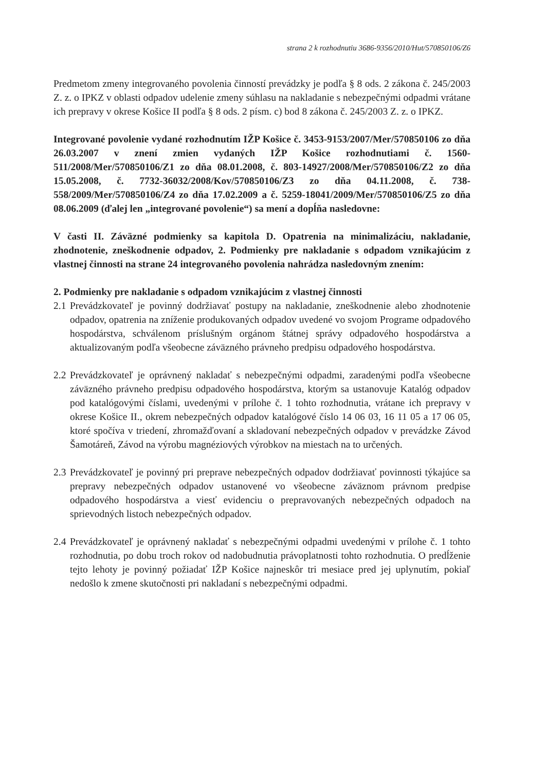strana 2 k rozhodnutiu 3686-9356/2010/Hut/570850106/Z6
Predmetom zmeny integrovaného povolenia činností prevádzky je podľa § 8 ods. 2 zákona č. 245/2003 Z. z. o IPKZ v oblasti odpadov udelenie zmeny súhlasu na nakladanie s nebezpečnými odpadmi vrátane ich prepravy v okrese Košice II podľa § 8 ods. 2 písm. c) bod 8 zákona č. 245/2003 Z. z. o IPKZ.
Integrované povolenie vydané rozhodnutím IŽP Košice č. 3453-9153/2007/Mer/570850106 zo dňa 26.03.2007 v znení zmien vydaných IŽP Košice rozhodnutiami č. 1560-511/2008/Mer/570850106/Z1 zo dňa 08.01.2008, č. 803-14927/2008/Mer/570850106/Z2 zo dňa 15.05.2008, č. 7732-36032/2008/Kov/570850106/Z3 zo dňa 04.11.2008, č. 738-558/2009/Mer/570850106/Z4 zo dňa 17.02.2009 a č. 5259-18041/2009/Mer/570850106/Z5 zo dňa 08.06.2009 (ďalej len „integrované povolenie“) sa mení a dopĺňa nasledovne:
V časti II. Záväzné podmienky sa kapitola D. Opatrenia na minimalizáciu, nakladanie, zhodnotenie, zneškodnenie odpadov, 2. Podmienky pre nakladanie s odpadom vznikajúcim z vlastnej činnosti na strane 24 integrovaného povolenia nahrádza nasledovným znením:
2. Podmienky pre nakladanie s odpadom vznikajúcim z vlastnej činnosti
2.1 Prevádzkovateľ je povinný dodržiavať postupy na nakladanie, zneškodnenie alebo zhodnotenie odpadov, opatrenia na zníženie produkovaných odpadov uvedené vo svojom Programe odpadového hospodárstva, schválenom príslušným orgánom štátnej správy odpadového hospodárstva a aktualizovaným podľa všeobecne záväzného právneho predpisu odpadového hospodárstva.
2.2 Prevádzkovateľ je oprávnený nakladať s nebezpečnými odpadmi, zaradenými podľa všeobecne záväzného právneho predpisu odpadového hospodárstva, ktorým sa ustanovuje Katalóg odpadov pod katalógovými číslami, uvedenými v prílohe č. 1 tohto rozhodnutia, vrátane ich prepravy v okrese Košice II., okrem nebezpečných odpadov katalógové číslo 14 06 03, 16 11 05 a 17 06 05, ktoré spočíva v triedení, zhromažďovaní a skladovaní nebezpečných odpadov v prevádzke Závod Šamotáreň, Závod na výrobu magnéziových výrobkov na miestach na to určených.
2.3 Prevádzkovateľ je povinný pri preprave nebezpečných odpadov dodržiavať povinnosti týkajúce sa prepravy nebezpečných odpadov ustanovené vo všeobecne záväznom právnom predpise odpadového hospodárstva a viesť evidenciu o prepravovaných nebezpečných odpadoch na sprievodných listoch nebezpečných odpadov.
2.4 Prevádzkovateľ je oprávnený nakladať s nebezpečnými odpadmi uvedenými v prílohe č. 1 tohto rozhodnutia, po dobu troch rokov od nadobudnutia právoplatnosti tohto rozhodnutia. O predĺženie tejto lehoty je povinný požiadať IŽP Košice najneskôr tri mesiace pred jej uplynutím, pokiaľ nedošlo k zmene skutočnosti pri nakladaní s nebezpečnými odpadmi.